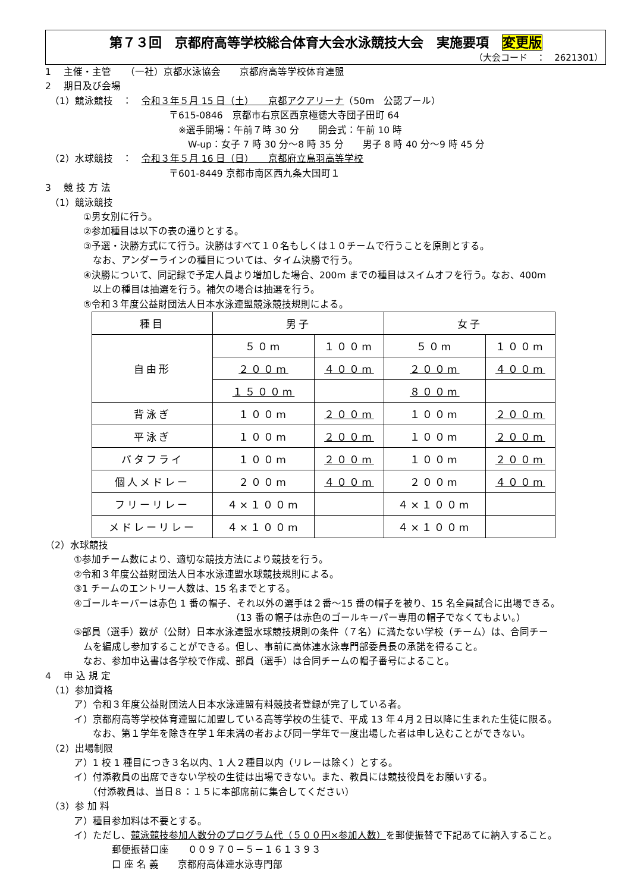第７３回　京都府高等学校総合体育大会水泳競技大会　実施要項　変更版
（大会コード　：　2621301）
1　 主催・主管　　（一社）京都水泳協会　　京都府高等学校体育連盟
2　 期日及び会場
　（1）競泳競技　：　令和３年５月 15 日（土）　　京都アクアリーナ（50m　公認プール）
　　　　　　　　　　　　　〒615-0846　京都市右京区西京極徳大寺団子田町 64
　　　　　　　　　　　　　　※選手開場：午前７時 30 分　　開会式：午前 10 時
　　　　　　　　　　　　　　　W-up：女子 7 時 30 分～8 時 35 分　　男子 8 時 40 分～9 時 45 分
　（2）水球競技　：　令和３年５月 16 日（日）　　京都府立鳥羽高等学校
　　　　　　　　　　　　　〒601-8449 京都市南区西九条大国町１
3　 競 技 方 法
　（1）競泳競技
　　　　①男女別に行う。
　　　　②参加種目は以下の表の通りとする。
　　　　③予選・決勝方式にて行う。決勝はすべて１０名もしくは１０チームで行うことを原則とする。
　　　　　なお、アンダーラインの種目については、タイム決勝で行う。
　　　　④決勝について、同記録で予定人員より増加した場合、200m までの種目はスイムオフを行う。なお、400m
　　　　　以上の種目は抽選を行う。補欠の場合は抽選を行う。
　　　　⑤令和３年度公益財団法人日本水泳連盟競泳競技規則による。
| 種目 | 男子 | | 女子 | |
| 自由形 | ５０m | １００m | ５０m | １００m |
| | ２００m | ４００m | ２００m | ４００m |
| | １５００m | | ８００m | |
| 背泳ぎ | １００m | ２００m | １００m | ２００m |
| 平泳ぎ | １００m | ２００m | １００m | ２００m |
| バタフライ | １００m | ２００m | １００m | ２００m |
| 個人メドレー | ２００m | ４００m | ２００m | ４００m |
| フリーリレー | ４×１００m | | ４×１００m | |
| メドレーリレー | ４×１００m | | ４×１００m | |
（2）水球競技
　　　①参加チーム数により、適切な競技方法により競技を行う。
　　　②令和３年度公益財団法人日本水泳連盟水球競技規則による。
　　　③1 チームのエントリー人数は、15 名までとする。
　　　④ゴールキーパーは赤色 1 番の帽子、それ以外の選手は２番～15 番の帽子を被り、15 名全員試合に出場できる。
　　　　　　　　　　　　　　　　　　　　（13 番の帽子は赤色のゴールキーパー専用の帽子でなくてもよい。）
　　　⑤部員（選手）数が（公財）日本水泳連盟水球競技規則の条件（７名）に満たない学校（チーム）は、合同チー
　　　　ムを編成し参加することができる。但し、事前に高体連水泳専門部委員長の承諾を得ること。
　　　　なお、参加申込書は各学校で作成、部員（選手）は合同チームの帽子番号によること。
4　 申 込 規 定
　（1）参加資格
　　　ア）令和３年度公益財団法人日本水泳連盟有料競技者登録が完了している者。
　　　イ）京都府高等学校体育連盟に加盟している高等学校の生徒で、平成 13 年４月２日以降に生まれた生徒に限る。
　　　　　なお、第１学年を除き在学１年未満の者および同一学年で一度出場した者は申し込むことができない。
　（2）出場制限
　　　ア）1 校 1 種目につき３名以内、1 人２種目以内（リレーは除く）とする。
　　　イ）付添教員の出席できない学校の生徒は出場できない。また、教員には競技役員をお願いする。
　　　　　（付添教員は、当日８：１５に本部席前に集合してください）
　（3）参 加 料
　　　ア）種目参加料は不要とする。
　　　イ）ただし、競泳競技参加人数分のプログラム代（５００円×参加人数）を郵便振替で下記あてに納入すること。
　　　　　　　郵便振替口座　　００９７０－５－１６１３９３
　　　　　　　口 座 名 義　　京都府高体連水泳専門部